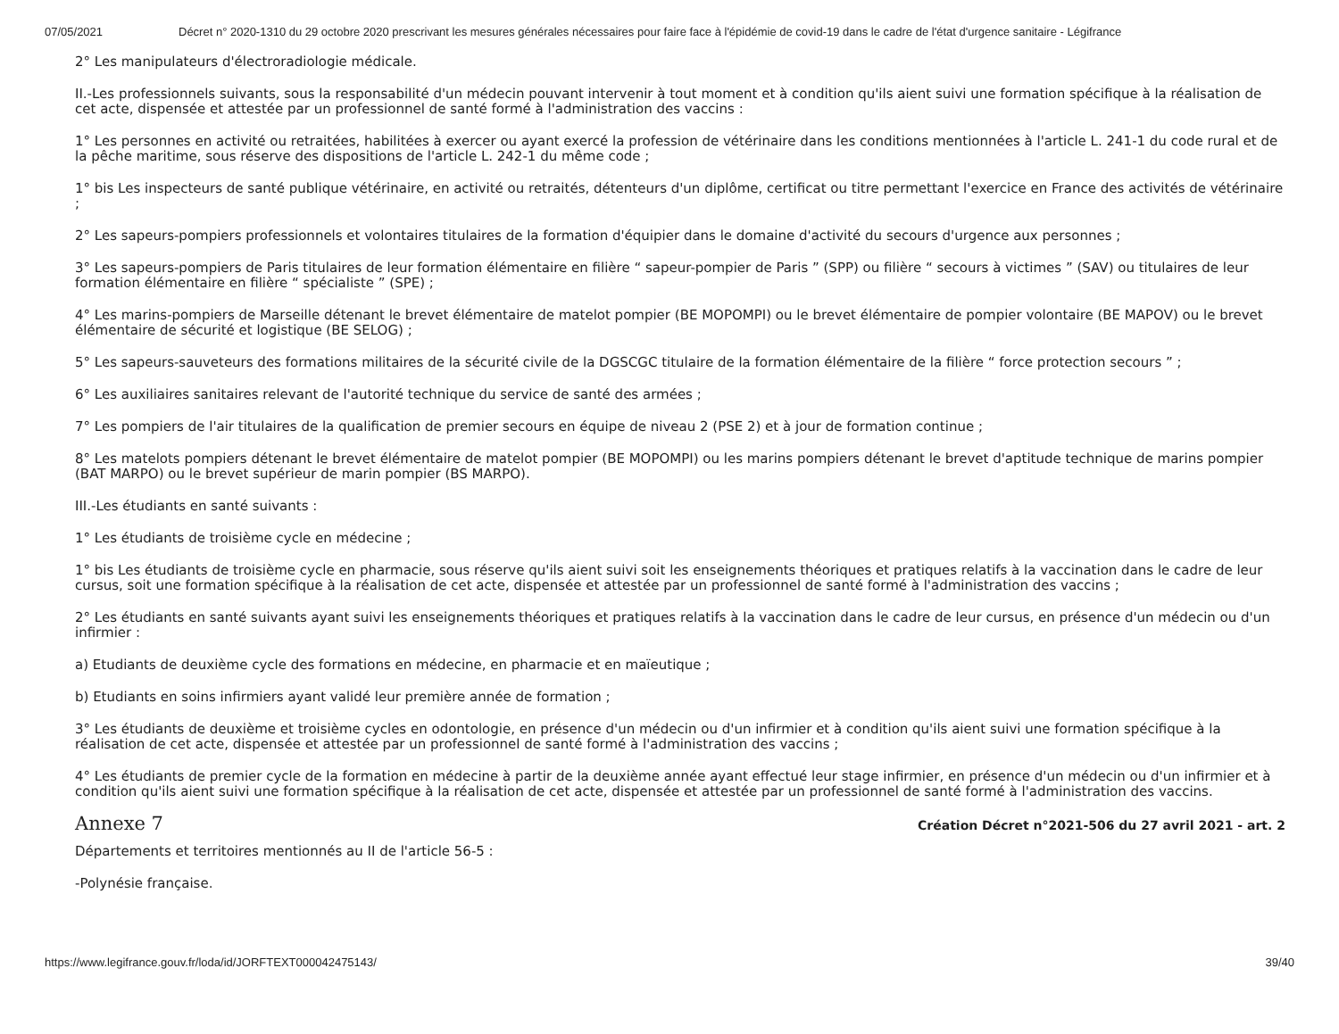07/05/2021 Décret n° 2020-1310 du 29 octobre 2020 prescrivant les mesures générales nécessaires pour faire face à l'épidémie de covid-19 dans le cadre de l'état d'urgence sanitaire - Légifrance
2° Les manipulateurs d'électroradiologie médicale.
II.-Les professionnels suivants, sous la responsabilité d'un médecin pouvant intervenir à tout moment et à condition qu'ils aient suivi une formation spécifique à la réalisation de cet acte, dispensée et attestée par un professionnel de santé formé à l'administration des vaccins :
1° Les personnes en activité ou retraitées, habilitées à exercer ou ayant exercé la profession de vétérinaire dans les conditions mentionnées à l'article L. 241-1 du code rural et de la pêche maritime, sous réserve des dispositions de l'article L. 242-1 du même code ;
1° bis Les inspecteurs de santé publique vétérinaire, en activité ou retraités, détenteurs d'un diplôme, certificat ou titre permettant l'exercice en France des activités de vétérinaire ;
2° Les sapeurs-pompiers professionnels et volontaires titulaires de la formation d'équipier dans le domaine d'activité du secours d'urgence aux personnes ;
3° Les sapeurs-pompiers de Paris titulaires de leur formation élémentaire en filière “ sapeur-pompier de Paris ” (SPP) ou filière “ secours à victimes ” (SAV) ou titulaires de leur formation élémentaire en filière “ spécialiste ” (SPE) ;
4° Les marins-pompiers de Marseille détenant le brevet élémentaire de matelot pompier (BE MOPOMPI) ou le brevet élémentaire de pompier volontaire (BE MAPOV) ou le brevet élémentaire de sécurité et logistique (BE SELOG) ;
5° Les sapeurs-sauveteurs des formations militaires de la sécurité civile de la DGSCGC titulaire de la formation élémentaire de la filière “ force protection secours ” ;
6° Les auxiliaires sanitaires relevant de l'autorité technique du service de santé des armées ;
7° Les pompiers de l'air titulaires de la qualification de premier secours en équipe de niveau 2 (PSE 2) et à jour de formation continue ;
8° Les matelots pompiers détenant le brevet élémentaire de matelot pompier (BE MOPOMPI) ou les marins pompiers détenant le brevet d'aptitude technique de marins pompier (BAT MARPO) ou le brevet supérieur de marin pompier (BS MARPO).
III.-Les étudiants en santé suivants :
1° Les étudiants de troisième cycle en médecine ;
1° bis Les étudiants de troisième cycle en pharmacie, sous réserve qu'ils aient suivi soit les enseignements théoriques et pratiques relatifs à la vaccination dans le cadre de leur cursus, soit une formation spécifique à la réalisation de cet acte, dispensée et attestée par un professionnel de santé formé à l'administration des vaccins ;
2° Les étudiants en santé suivants ayant suivi les enseignements théoriques et pratiques relatifs à la vaccination dans le cadre de leur cursus, en présence d'un médecin ou d'un infirmier :
a) Etudiants de deuxième cycle des formations en médecine, en pharmacie et en maïeutique ;
b) Etudiants en soins infirmiers ayant validé leur première année de formation ;
3° Les étudiants de deuxième et troisième cycles en odontologie, en présence d'un médecin ou d'un infirmier et à condition qu'ils aient suivi une formation spécifique à la réalisation de cet acte, dispensée et attestée par un professionnel de santé formé à l'administration des vaccins ;
4° Les étudiants de premier cycle de la formation en médecine à partir de la deuxième année ayant effectué leur stage infirmier, en présence d'un médecin ou d'un infirmier et à condition qu'ils aient suivi une formation spécifique à la réalisation de cet acte, dispensée et attestée par un professionnel de santé formé à l'administration des vaccins.
Annexe 7
Création Décret n°2021-506 du 27 avril 2021 - art. 2
Départements et territoires mentionnés au II de l'article 56-5 :
-Polynésie française.
https://www.legifrance.gouv.fr/loda/id/JORFTEXT000042475143/ 39/40